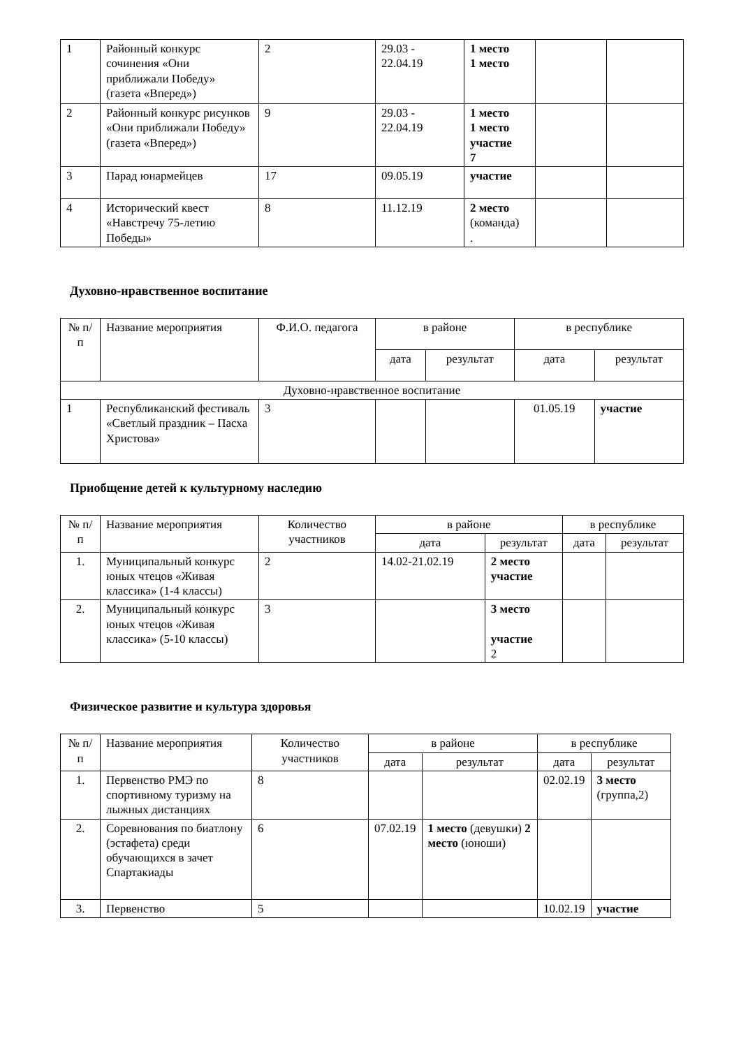| 1 | Районный конкурс сочинения «Они приближали Победу» (газета «Вперед») | 2 | 29.03 - 22.04.19 | 1 место 1 место | | |
| 2 | Районный конкурс рисунков «Они приближали Победу» (газета «Вперед») | 9 | 29.03 - 22.04.19 | 1 место 1 место участие 7 | | |
| 3 | Парад юнармейцев | 17 | 09.05.19 | участие | | |
| 4 | Исторический квест «Навстречу 75-летию Победы» | 8 | 11.12.19 | 2 место (команда) . | | |
Духовно-нравственное воспитание
| № п/п | Название мероприятия | Ф.И.О. педагога | в районе | | в республике | |
| --- | --- | --- | --- | --- | --- | --- |
| | | | дата | результат | дата | результат |
| Духовно-нравственное воспитание | | | | | | |
| 1 | Республиканский фестиваль «Светлый праздник – Пасха Христова» | 3 | | | 01.05.19 | участие |
Приобщение детей к культурному наследию
| № п/п | Название мероприятия | Количество участников | в районе | | в республике | |
| --- | --- | --- | --- | --- | --- | --- |
| | | | дата | результат | дата | результат |
| 1. | Муниципальный конкурс юных чтецов «Живая классика» (1-4 классы) | 2 | 14.02-21.02.19 | 2 место участие | | |
| 2. | Муниципальный конкурс юных чтецов «Живая классика» (5-10 классы) | 3 | | 3 место участие 2 | | |
Физическое развитие и культура здоровья
| № п/п | Название мероприятия | Количество участников | в районе | | в республике | |
| --- | --- | --- | --- | --- | --- | --- |
| | | | дата | результат | дата | результат |
| 1. | Первенство РМЭ по спортивному туризму на лыжных дистанциях | 8 | | | 02.02.19 | 3 место (группа,2) |
| 2. | Соревнования по биатлону (эстафета) среди обучающихся в зачет Спартакиады | 6 | 07.02.19 | 1 место (девушки) 2 место (юноши) | | |
| 3. | Первенство | 5 | | | 10.02.19 | участие |